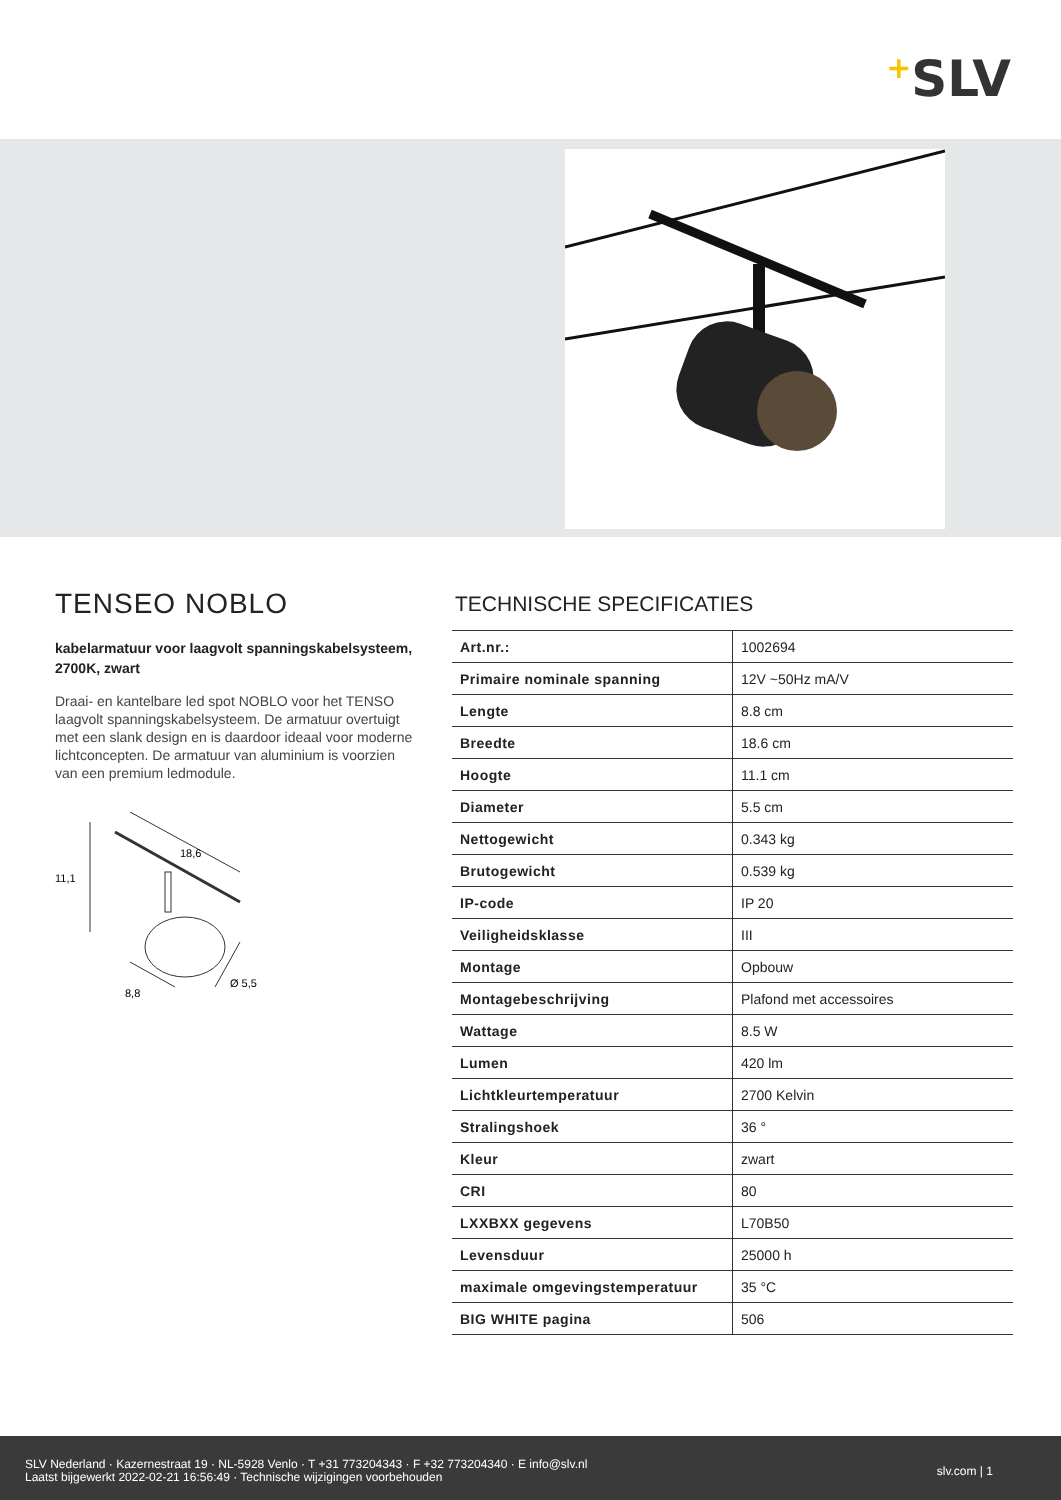+SLV
TENSEO NOBLO
kabelarmatuur voor laagvolt spanningskabelsysteem, 2700K, zwart
Draai- en kantelbare led spot NOBLO voor het TENSO laagvolt spanningskabelsysteem. De armatuur overtuigt met een slank design en is daardoor ideaal voor moderne lichtconcepten. De armatuur van aluminium is voorzien van een premium ledmodule.
18,6
11,1
8,8
Ø 5,5
TECHNISCHE SPECIFICATIES
| Art.nr.: | 1002694 |
| Primaire nominale spanning | 12V ~50Hz mA/V |
| Lengte | 8.8 cm |
| Breedte | 18.6 cm |
| Hoogte | 11.1 cm |
| Diameter | 5.5 cm |
| Nettogewicht | 0.343 kg |
| Brutogewicht | 0.539 kg |
| IP-code | IP 20 |
| Veiligheidsklasse | III |
| Montage | Opbouw |
| Montagebeschrijving | Plafond met accessoires |
| Wattage | 8.5 W |
| Lumen | 420 lm |
| Lichtkleurtemperatuur | 2700 Kelvin |
| Stralingshoek | 36 ° |
| Kleur | zwart |
| CRI | 80 |
| LXXBXX gegevens | L70B50 |
| Levensduur | 25000 h |
| maximale omgevingstemperatuur | 35 °C |
| BIG WHITE pagina | 506 |
SLV Nederland · Kazernestraat 19 · NL-5928 Venlo · T +31 773204343 · F +32 773204340 · E info@slv.nl
Laatst bijgewerkt 2022-02-21 16:56:49 · Technische wijzigingen voorbehouden
slv.com | 1